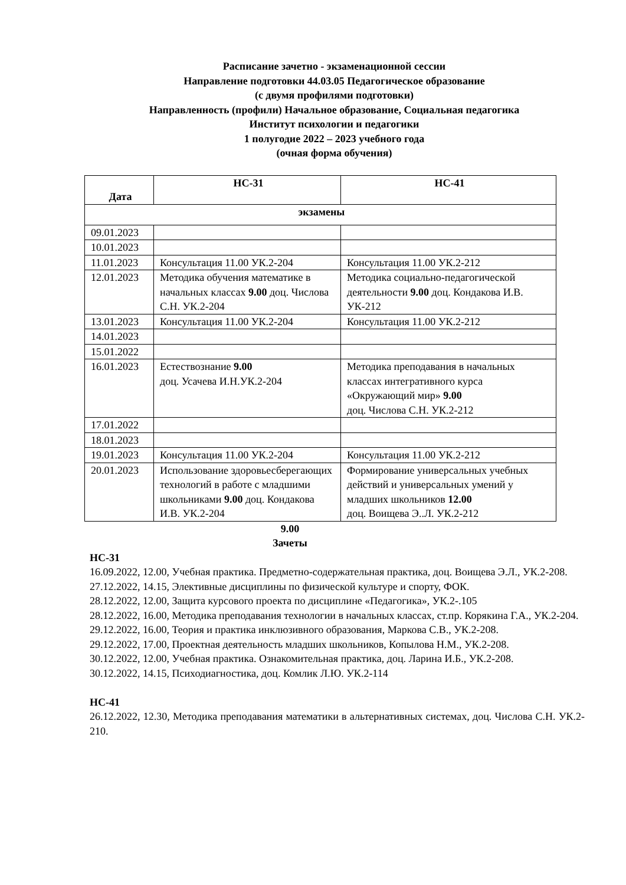Расписание зачетно - экзаменационной сессии
Направление подготовки 44.03.05 Педагогическое образование
(с двумя профилями подготовки)
Направленность (профили) Начальное образование, Социальная педагогика
Институт психологии и педагогики
1 полугодие 2022 – 2023 учебного года
(очная форма обучения)
| Дата | НС-31 | НС-41 |
| --- | --- | --- |
| экзамены | | |
| 09.01.2023 | | |
| 10.01.2023 | | |
| 11.01.2023 | Консультация 11.00 УК.2-204 | Консультация 11.00 УК.2-212 |
| 12.01.2023 | Методика обучения математике в начальных классах 9.00 доц. Числова С.Н. УК.2-204 | Методика социально-педагогической деятельности 9.00 доц. Кондакова И.В. УК-212 |
| 13.01.2023 | Консультация 11.00 УК.2-204 | Консультация 11.00 УК.2-212 |
| 14.01.2023 | | |
| 15.01.2022 | | |
| 16.01.2023 | Естествознание 9.00 доц. Усачева И.Н.УК.2-204 | Методика преподавания в начальных классах интегративного курса «Окружающий мир» 9.00 доц. Числова С.Н. УК.2-212 |
| 17.01.2022 | | |
| 18.01.2023 | | |
| 19.01.2023 | Консультация 11.00 УК.2-204 | Консультация 11.00 УК.2-212 |
| 20.01.2023 | Использование здоровьесберегающих технологий в работе с младшими школьниками 9.00 доц. Кондакова И.В. УК.2-204 | Формирование универсальных учебных действий и универсальных умений у младших школьников 12.00 доц. Воищева Э..Л. УК.2-212 |
9.00
Зачеты
НС-31
16.09.2022, 12.00, Учебная практика. Предметно-содержательная практика, доц. Воищева Э.Л., УК.2-208.
27.12.2022, 14.15, Элективные дисциплины по физической культуре и спорту, ФОК.
28.12.2022, 12.00, Защита курсового проекта по дисциплине «Педагогика», УК.2-.105
28.12.2022, 16.00, Методика преподавания технологии в начальных классах, ст.пр. Корякина Г.А., УК.2-204.
29.12.2022, 16.00, Теория и практика инклюзивного образования, Маркова С.В., УК.2-208.
29.12.2022, 17.00, Проектная деятельность младших школьников, Копылова Н.М., УК.2-208.
30.12.2022, 12.00, Учебная практика. Ознакомительная практика, доц. Ларина И.Б., УК.2-208.
30.12.2022, 14.15, Психодиагностика, доц. Комлик Л.Ю. УК.2-114
НС-41
26.12.2022, 12.30, Методика преподавания математики в альтернативных системах, доц. Числова С.Н. УК.2-210.